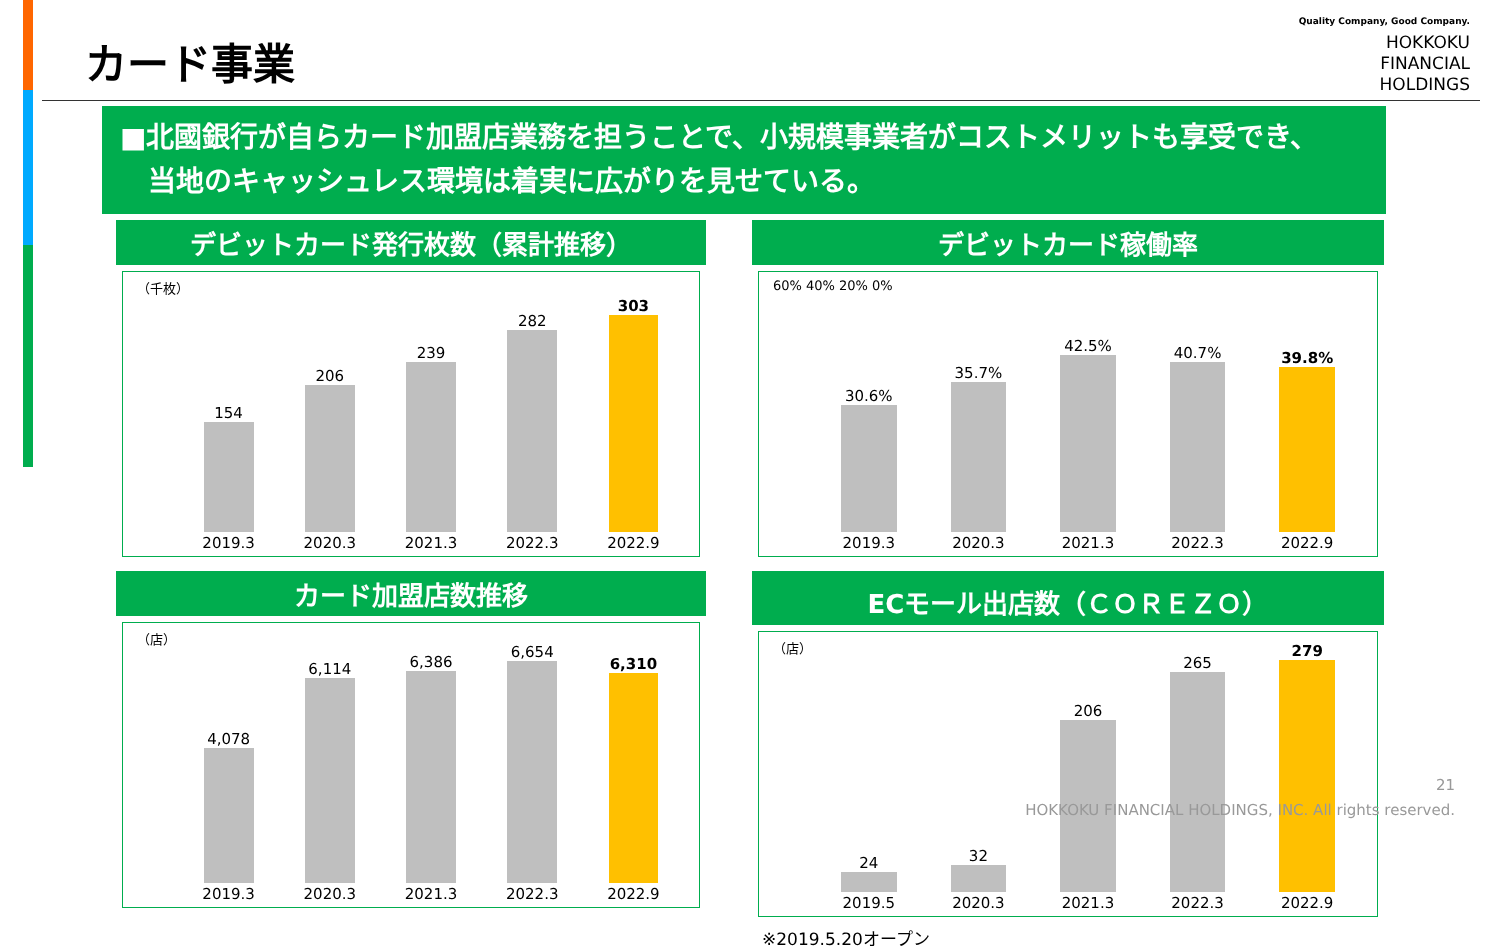カード事業
Quality Company, Good Company.
HOKKOKU
FINANCIAL
HOLDINGS
■北國銀行が自らカード加盟店業務を担うことで、小規模事業者がコストメリットも享受でき、
　当地のキャッシュレス環境は着実に広がりを見せている。
デビットカード発行枚数（累計推移）
（千枚）
154
2019.3
206
2020.3
239
2021.3
282
2022.3
303
2022.9
デビットカード稼働率
60% 40% 20% 0%
30.6%
2019.3
35.7%
2020.3
42.5%
2021.3
40.7%
2022.3
39.8%
2022.9
カード加盟店数推移
（店）
4,078
2019.3
6,114
2020.3
6,386
2021.3
6,654
2022.3
6,310
2022.9
ECモール出店数（ＣＯＲＥＺＯ）
（店）
24
2019.5
32
2020.3
206
2021.3
265
2022.3
279
2022.9
※2019.5.20オープン
21
HOKKOKU FINANCIAL HOLDINGS, INC. All rights reserved.